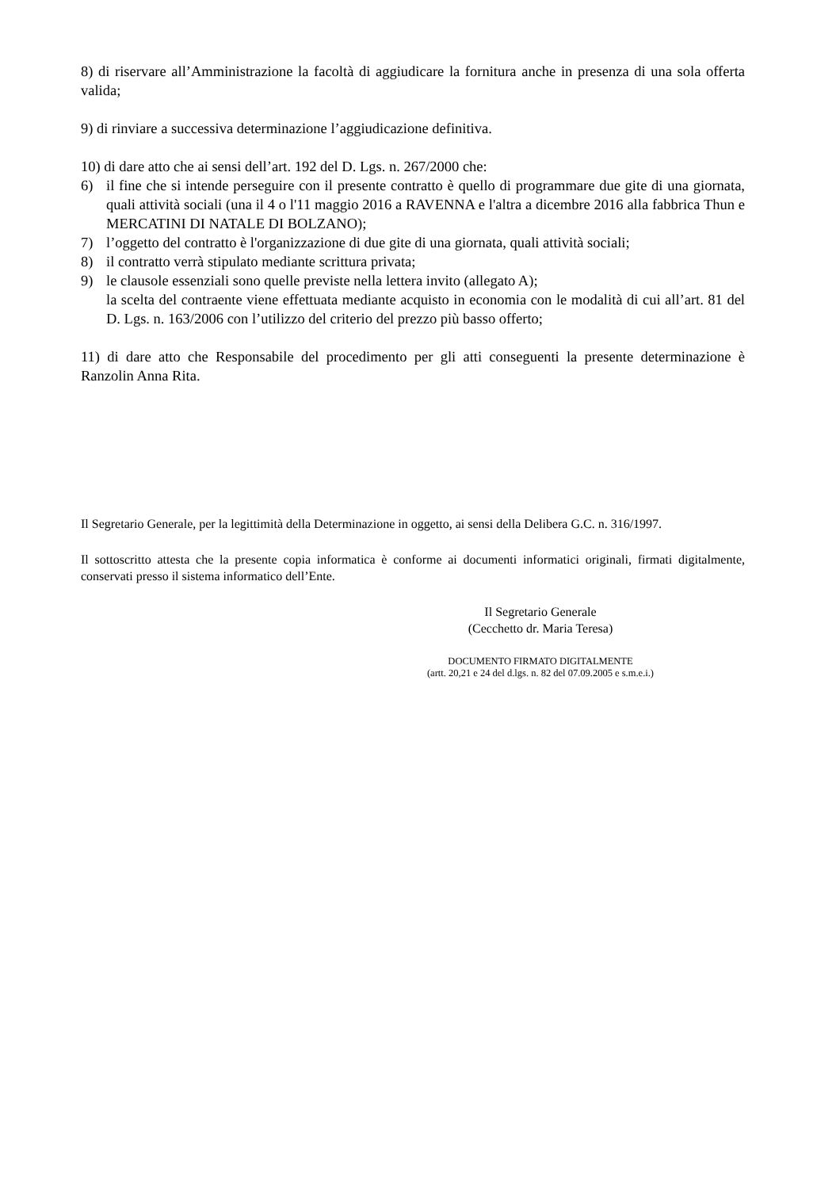8) di riservare all’Amministrazione la facoltà di aggiudicare la fornitura anche in presenza di una sola offerta valida;
9) di rinviare a successiva determinazione l’aggiudicazione definitiva.
10) di dare atto che ai sensi dell’art. 192 del D. Lgs. n. 267/2000 che:
6) il fine che si intende perseguire con il presente contratto è quello di programmare due gite di una giornata, quali attività sociali (una il 4 o l'11 maggio 2016 a RAVENNA e l'altra a dicembre 2016 alla fabbrica Thun e MERCATINI DI NATALE DI BOLZANO);
7) l’oggetto del contratto è l'organizzazione di due gite di una giornata, quali attività sociali;
8) il contratto verrà stipulato mediante scrittura privata;
9) le clausole essenziali sono quelle previste nella lettera invito (allegato A);
la scelta del contraente viene effettuata mediante acquisto in economia con le modalità di cui all’art. 81 del D. Lgs. n. 163/2006 con l’utilizzo del criterio del prezzo più basso offerto;
11) di dare atto che Responsabile del procedimento per gli atti conseguenti la presente determinazione è Ranzolin Anna Rita.
Il Segretario Generale, per la legittimità della Determinazione in oggetto, ai sensi della Delibera G.C. n. 316/1997.
Il sottoscritto attesta che la presente copia informatica è conforme ai documenti informatici originali, firmati digitalmente, conservati presso il sistema informatico dell’Ente.
Il Segretario Generale
(Cecchetto dr. Maria Teresa)
DOCUMENTO FIRMATO DIGITALMENTE
(artt. 20,21 e 24 del d.lgs. n. 82 del 07.09.2005 e s.m.e.i.)